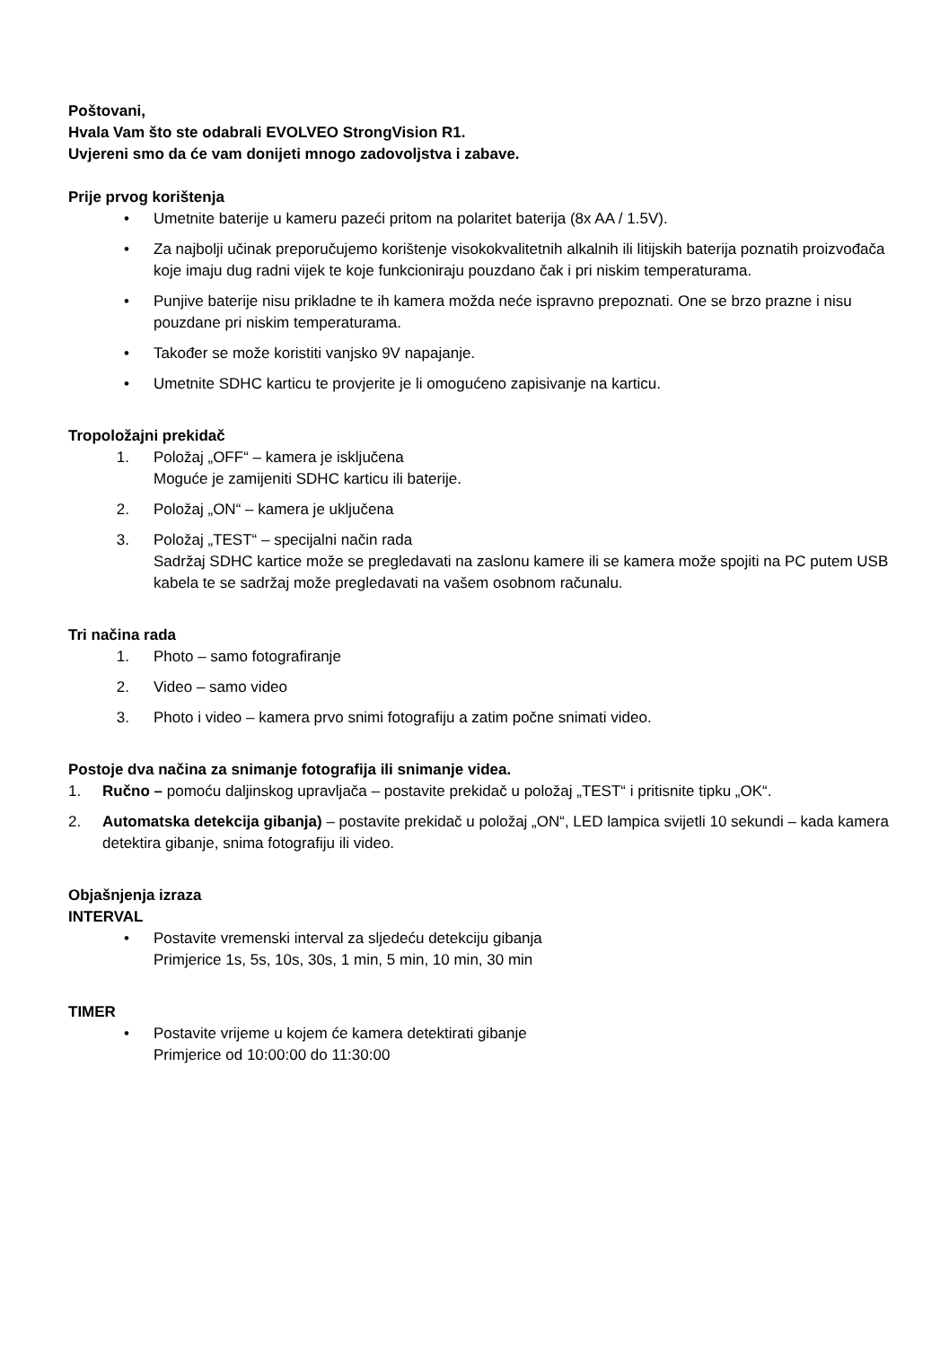Poštovani,
Hvala Vam što ste odabrali EVOLVEO StrongVision R1.
Uvjereni smo da će vam donijeti mnogo zadovoljstva i zabave.
Prije prvog korištenja
• Umetnite baterije u kameru pazeći pritom na polaritet baterija (8x AA / 1.5V).
• Za najbolji učinak preporučujemo korištenje visokokvalitetnih alkalnih ili litijskih baterija poznatih proizvođača koje imaju dug radni vijek te koje funkcioniraju pouzdano čak i pri niskim temperaturama.
• Punjive baterije nisu prikladne te ih kamera možda neće ispravno prepoznati. One se brzo prazne i nisu pouzdane pri niskim temperaturama.
• Također se može koristiti vanjsko 9V napajanje.
• Umetnite SDHC karticu te provjerite je li omogućeno zapisivanje na karticu.
Tropoložajni prekidač
1. Položaj „OFF“ – kamera je isključena
Moguće je zamijeniti SDHC karticu ili baterije.
2. Položaj „ON“ – kamera je uključena
3. Položaj „TEST“ – specijalni način rada
Sadržaj SDHC kartice može se pregledavati na zaslonu kamere ili se kamera može spojiti na PC putem USB kabela te se sadržaj može pregledavati na vašem osobnom računalu.
Tri načina rada
1. Photo – samo fotografiranje
2. Video – samo video
3. Photo i video – kamera prvo snimi fotografiju a zatim počne snimati video.
Postoje dva načina za snimanje fotografija ili snimanje videa.
1. Ručno – pomoću daljinskog upravljača – postavite prekidač u položaj „TEST“ i pritisnite tipku „OK“.
2. Automatska detekcija gibanja) – postavite prekidač u položaj „ON“, LED lampica svijetli 10 sekundi – kada kamera detektira gibanje, snima fotografiju ili video.
Objašnjenja izraza
INTERVAL
• Postavite vremenski interval za sljedeću detekciju gibanja
Primjerice 1s, 5s, 10s, 30s, 1 min, 5 min, 10 min, 30 min
TIMER
• Postavite vrijeme u kojem će kamera detektirati gibanje
Primjerice od 10:00:00 do 11:30:00